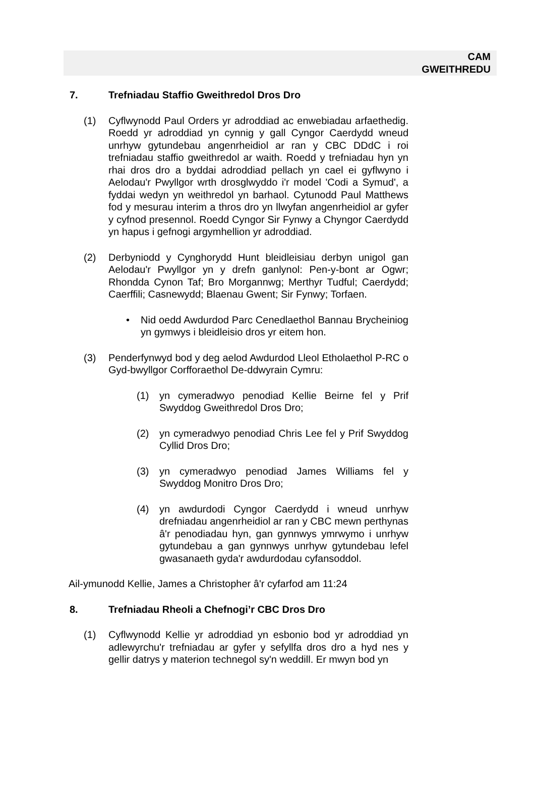CAM
GWEITHREDU
7. Trefniadau Staffio Gweithredol Dros Dro
(1) Cyflwynodd Paul Orders yr adroddiad ac enwebiadau arfaethedig. Roedd yr adroddiad yn cynnig y gall Cyngor Caerdydd wneud unrhyw gytundebau angenrheidiol ar ran y CBC DDdC i roi trefniadau staffio gweithredol ar waith. Roedd y trefniadau hyn yn rhai dros dro a byddai adroddiad pellach yn cael ei gyflwyno i Aelodau'r Pwyllgor wrth drosglwyddo i'r model 'Codi a Symud', a fyddai wedyn yn weithredol yn barhaol. Cytunodd Paul Matthews fod y mesurau interim a thros dro yn llwyfan angenrheidiol ar gyfer y cyfnod presennol. Roedd Cyngor Sir Fynwy a Chyngor Caerdydd yn hapus i gefnogi argymhellion yr adroddiad.
(2) Derbyniodd y Cynghorydd Hunt bleidleisiau derbyn unigol gan Aelodau'r Pwyllgor yn y drefn ganlynol: Pen-y-bont ar Ogwr; Rhondda Cynon Taf; Bro Morgannwg; Merthyr Tudful; Caerdydd; Caerffili; Casnewydd; Blaenau Gwent; Sir Fynwy; Torfaen.
• Nid oedd Awdurdod Parc Cenedlaethol Bannau Brycheiniog yn gymwys i bleidleisio dros yr eitem hon.
(3) Penderfynwyd bod y deg aelod Awdurdod Lleol Etholaethol P-RC o Gyd-bwyllgor Corfforaethol De-ddwyrain Cymru:
(1) yn cymeradwyo penodiad Kellie Beirne fel y Prif Swyddog Gweithredol Dros Dro;
(2) yn cymeradwyo penodiad Chris Lee fel y Prif Swyddog Cyllid Dros Dro;
(3) yn cymeradwyo penodiad James Williams fel y Swyddog Monitro Dros Dro;
(4) yn awdurdodi Cyngor Caerdydd i wneud unrhyw drefniadau angenrheidiol ar ran y CBC mewn perthynas â'r penodiadau hyn, gan gynnwys ymrwymo i unrhyw gytundebau a gan gynnwys unrhyw gytundebau lefel gwasanaeth gyda'r awdurdodau cyfansoddol.
Ail-ymunodd Kellie, James a Christopher â'r cyfarfod am 11:24
8. Trefniadau Rheoli a Chefnogi’r CBC Dros Dro
(1) Cyflwynodd Kellie yr adroddiad yn esbonio bod yr adroddiad yn adlewyrchu'r trefniadau ar gyfer y sefyllfa dros dro a hyd nes y gellir datrys y materion technegol sy'n weddill. Er mwyn bod yn